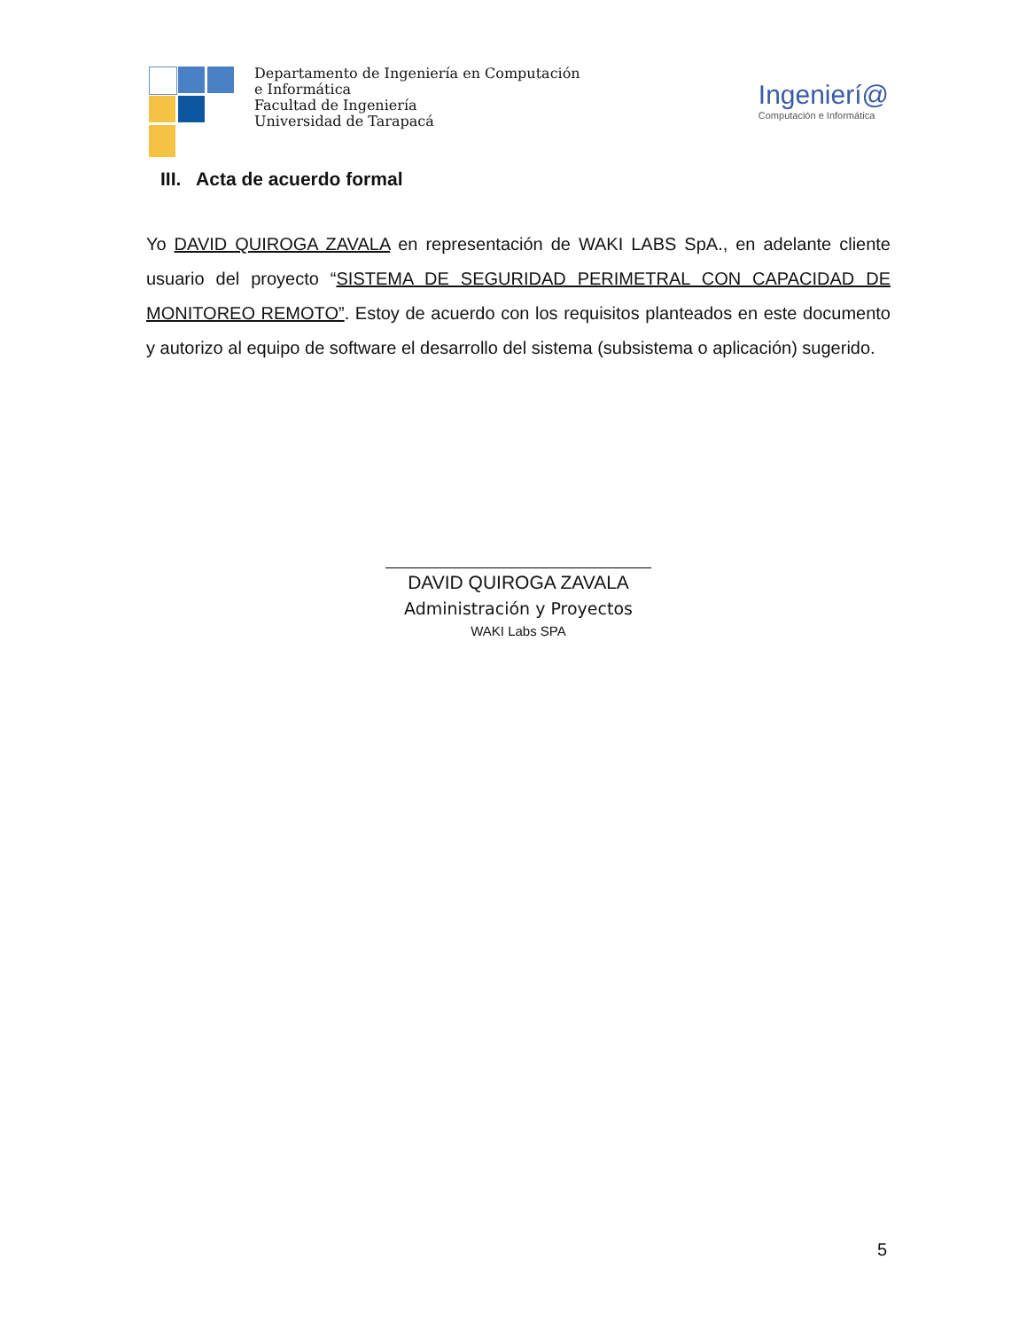Departamento de Ingeniería en Computación e Informática
Facultad de Ingeniería
Universidad de Tarapacá
Ingenierí@
Computación e Informática
III. Acta de acuerdo formal
Yo DAVID QUIROGA ZAVALA en representación de WAKI LABS SpA., en adelante cliente usuario del proyecto “SISTEMA DE SEGURIDAD PERIMETRAL CON CAPACIDAD DE MONITOREO REMOTO”. Estoy de acuerdo con los requisitos planteados en este documento y autorizo al equipo de software el desarrollo del sistema (subsistema o aplicación) sugerido.
DAVID QUIROGA ZAVALA
Administración y Proyectos
WAKI Labs SPA
5